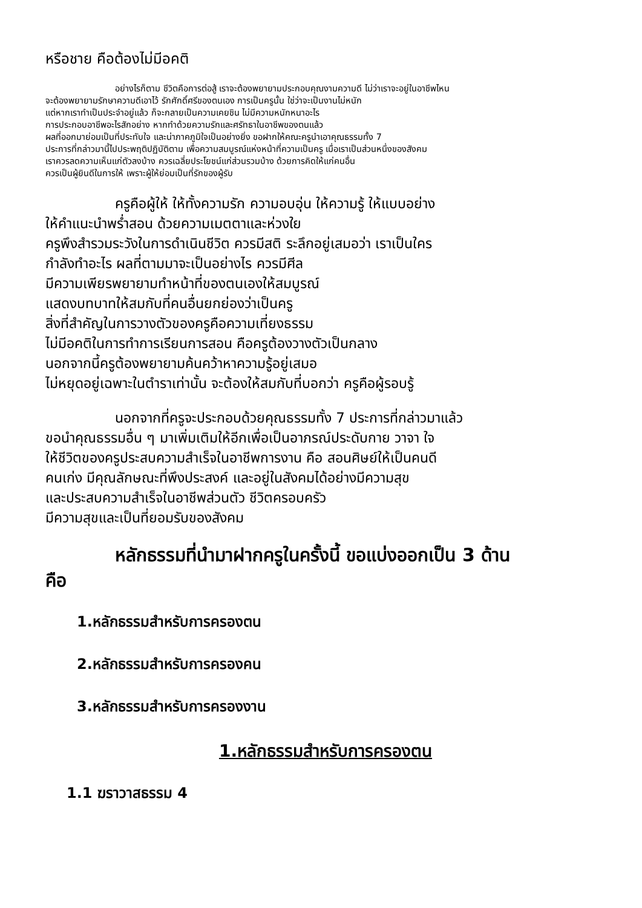หรือชาย คือต้องไม่มีอคติ
อย่างไรก็ตาม ชีวิตคือการต่อสู้ เราจะต้องพยายามประกอบคุณงามความดี ไม่ว่าเราจะอยู่ในอาชีพไหน
จะต้องพยายามรักษาความดีเอาไว้ รักศักดิ์ศรีของตนเอง การเป็นครูนั้น ใช่ว่าจะเป็นงานไม่หนัก
แต่หากเราทำเป็นประจำอยู่แล้ว ก็จะกลายเป็นความเคยชิน ไม่มีความหนักหนาอะไร
การประกอบอาชีพอะไรสักอย่าง หากทำด้วยความรักและศรัทธาในอาชีพของตนแล้ว
ผลที่ออกมาย่อมเป็นที่ประทับใจ และน่าภาคภูมิใจเป็นอย่างยิ่ง ขอฝากให้คณะครูนำเอาคุณธรรมทั้ง 7
ประการที่กล่าวมานี้ไปประพฤติปฏิบัติตาม เพื่อความสมบูรณ์แห่งหน้าที่ความเป็นครู เมื่อเราเป็นส่วนหนึ่งของสังคม
เราควรลดความเห็นแก่ตัวลงบ้าง ควรเฉลี่ยประโยชน์แก่ส่วนรวมบ้าง ด้วยการคิดให้แก่คนอื่น
ควรเป็นผู้ยินดีในการให้ เพราะผู้ให้ย่อมเป็นที่รักของผู้รับ
ครูคือผู้ให้ ให้ทั้งความรัก ความอบอุ่น ให้ความรู้ ให้แบบอย่าง
ให้คำแนะนำพร่ำสอน ด้วยความเมตตาและห่วงใย
ครูพึงสำรวมระวังในการดำเนินชีวิต ควรมีสติ ระลึกอยู่เสมอว่า เราเป็นใคร
กำลังทำอะไร ผลที่ตามมาจะเป็นอย่างไร ควรมีศีล
มีความเพียรพยายามทำหน้าที่ของตนเองให้สมบูรณ์
แสดงบทบาทให้สมกับที่คนอื่นยกย่องว่าเป็นครู
สิ่งที่สำคัญในการวางตัวของครูคือความเที่ยงธรรม
ไม่มีอคติในการทำการเรียนการสอน คือครูต้องวางตัวเป็นกลาง
นอกจากนี้ครูต้องพยายามค้นคว้าหาความรู้อยู่เสมอ
ไม่หยุดอยู่เฉพาะในตำราเท่านั้น จะต้องให้สมกับที่บอกว่า ครูคือผู้รอบรู้
นอกจากที่ครูจะประกอบด้วยคุณธรรมทั้ง 7 ประการที่กล่าวมาแล้ว
ขอนำคุณธรรมอื่น ๆ มาเพิ่มเติมให้อีกเพื่อเป็นอาภรณ์ประดับกาย วาจา ใจ
ให้ชีวิตของครูประสบความสำเร็จในอาชีพการงาน คือ สอนศิษย์ให้เป็นคนดี
คนเก่ง มีคุณลักษณะที่พึงประสงค์ และอยู่ในสังคมได้อย่างมีความสุข
และประสบความสำเร็จในอาชีพส่วนตัว ชีวิตครอบครัว
มีความสุขและเป็นที่ยอมรับของสังคม
หลักธรรมที่นำมาฝากครูในครั้งนี้ ขอแบ่งออกเป็น 3 ด้าน
คือ
1.หลักธรรมสำหรับการครองตน
2.หลักธรรมสำหรับการครองคน
3.หลักธรรมสำหรับการครองงาน
1.หลักธรรมสำหรับการครองตน
1.1 ฆราวาสธรรม 4